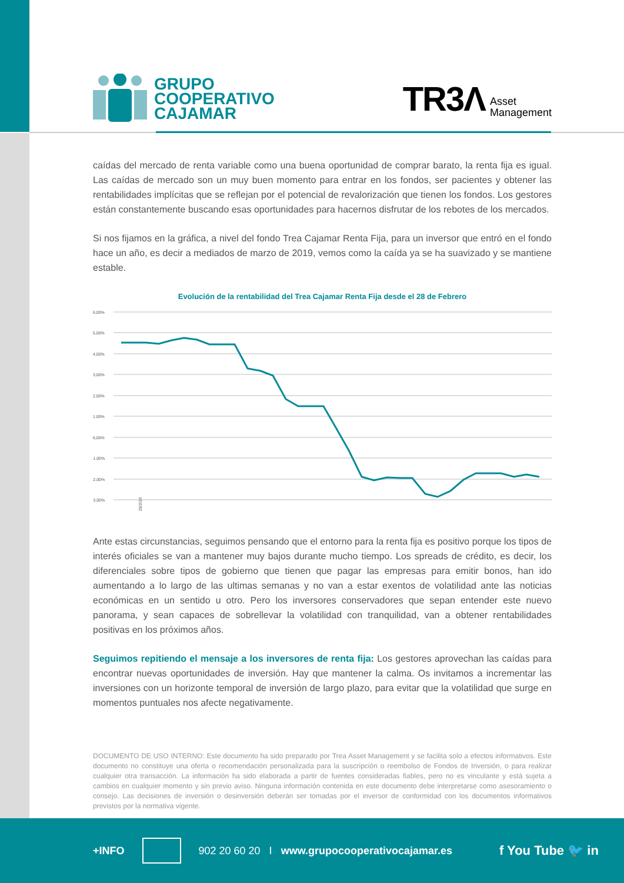GRUPO
COOPERATIVO
CAJAMAR
TR3Λ Asset
Management
caídas del mercado de renta variable como una buena oportunidad de comprar barato, la renta fija es igual. Las caídas de mercado son un muy buen momento para entrar en los fondos, ser pacientes y obtener las rentabilidades implícitas que se reflejan por el potencial de revalorización que tienen los fondos. Los gestores están constantemente buscando esas oportunidades para hacernos disfrutar de los rebotes de los mercados.
Si nos fijamos en la gráfica, a nivel del fondo Trea Cajamar Renta Fija, para un inversor que entró en el fondo hace un año, es decir a mediados de marzo de 2019, vemos como la caída ya se ha suavizado y se mantiene estable.
Evolución de la rentabilidad del Trea Cajamar Renta Fija desde el 28 de Febrero
6,00%
5,00%
4,00%
3,00%
2,00%
1,00%
6,00%
-1,00%
-2,00%
-3,00%
28/2/20
Ante estas circunstancias, seguimos pensando que el entorno para la renta fija es positivo porque los tipos de interés oficiales se van a mantener muy bajos durante mucho tiempo. Los spreads de crédito, es decir, los diferenciales sobre tipos de gobierno que tienen que pagar las empresas para emitir bonos, han ido aumentando a lo largo de las ultimas semanas y no van a estar exentos de volatilidad ante las noticias económicas en un sentido u otro. Pero los inversores conservadores que sepan entender este nuevo panorama, y sean capaces de sobrellevar la volatilidad con tranquilidad, van a obtener rentabilidades positivas en los próximos años.
Seguimos repitiendo el mensaje a los inversores de renta fija: Los gestores aprovechan las caídas para encontrar nuevas oportunidades de inversión. Hay que mantener la calma. Os invitamos a incrementar las inversiones con un horizonte temporal de inversión de largo plazo, para evitar que la volatilidad que surge en momentos puntuales nos afecte negativamente.
DOCUMENTO DE USO INTERNO: Este documento ha sido preparado por Trea Asset Management y se facilita solo a efectos informativos. Este documento no constituye una oferta o recomendación personalizada para la suscripción o reembolso de Fondos de Inversión, o para realizar cualquier otra transacción. La información ha sido elaborada a partir de fuentes consideradas fiables, pero no es vinculante y está sujeta a cambios en cualquier momento y sin previo aviso. Ninguna información contenida en este documento debe interpretarse como asesoramiento o consejo. Las decisiones de inversión o desinversión deberán ser tomadas por el inversor de conformidad con los documentos informativos previstos por la normativa vigente.
+INFO 902 20 60 20 I www.grupocooperativocajamar.es f You Tube 🐦 in